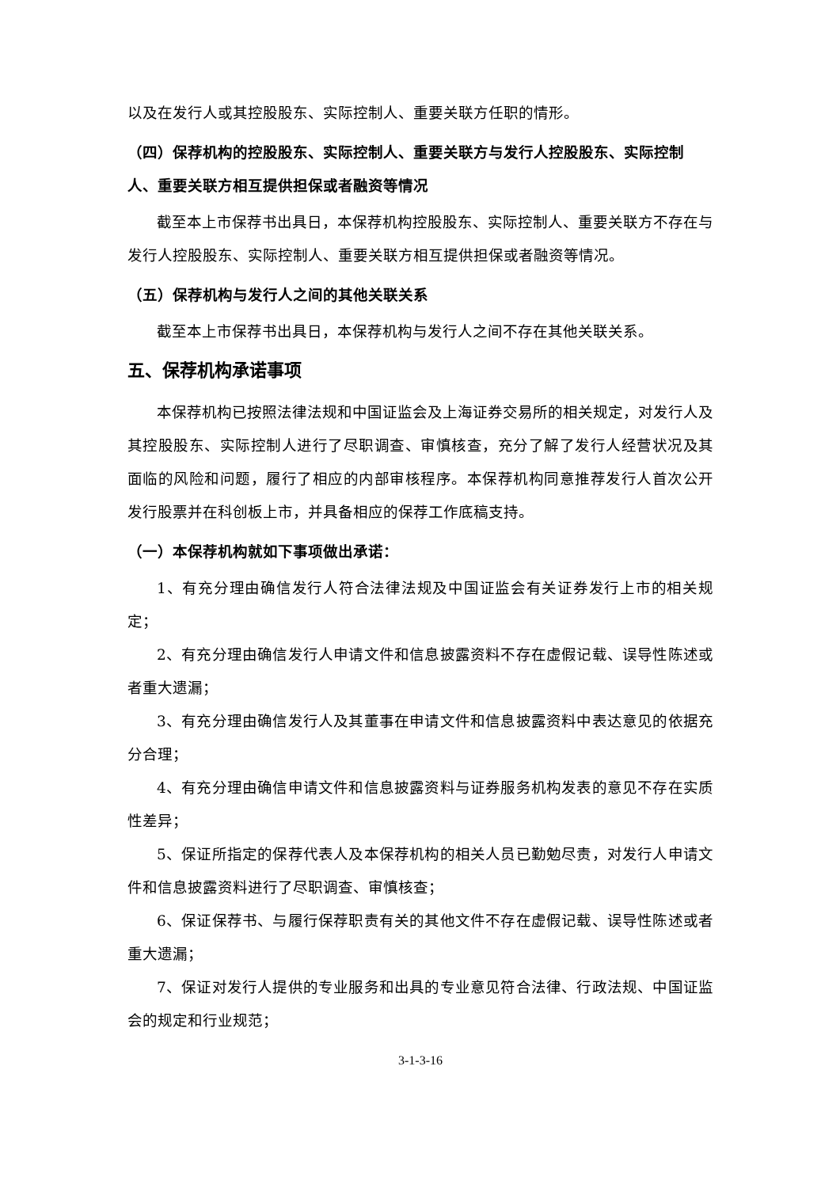以及在发行人或其控股股东、实际控制人、重要关联方任职的情形。
（四）保荐机构的控股股东、实际控制人、重要关联方与发行人控股股东、实际控制人、重要关联方相互提供担保或者融资等情况
截至本上市保荐书出具日，本保荐机构控股股东、实际控制人、重要关联方不存在与发行人控股股东、实际控制人、重要关联方相互提供担保或者融资等情况。
（五）保荐机构与发行人之间的其他关联关系
截至本上市保荐书出具日，本保荐机构与发行人之间不存在其他关联关系。
五、保荐机构承诺事项
本保荐机构已按照法律法规和中国证监会及上海证券交易所的相关规定，对发行人及其控股股东、实际控制人进行了尽职调查、审慎核查，充分了解了发行人经营状况及其面临的风险和问题，履行了相应的内部审核程序。本保荐机构同意推荐发行人首次公开发行股票并在科创板上市，并具备相应的保荐工作底稿支持。
（一）本保荐机构就如下事项做出承诺：
1、有充分理由确信发行人符合法律法规及中国证监会有关证券发行上市的相关规定；
2、有充分理由确信发行人申请文件和信息披露资料不存在虚假记载、误导性陈述或者重大遗漏；
3、有充分理由确信发行人及其董事在申请文件和信息披露资料中表达意见的依据充分合理；
4、有充分理由确信申请文件和信息披露资料与证券服务机构发表的意见不存在实质性差异；
5、保证所指定的保荐代表人及本保荐机构的相关人员已勤勉尽责，对发行人申请文件和信息披露资料进行了尽职调查、审慎核查；
6、保证保荐书、与履行保荐职责有关的其他文件不存在虚假记载、误导性陈述或者重大遗漏；
7、保证对发行人提供的专业服务和出具的专业意见符合法律、行政法规、中国证监会的规定和行业规范；
3-1-3-16